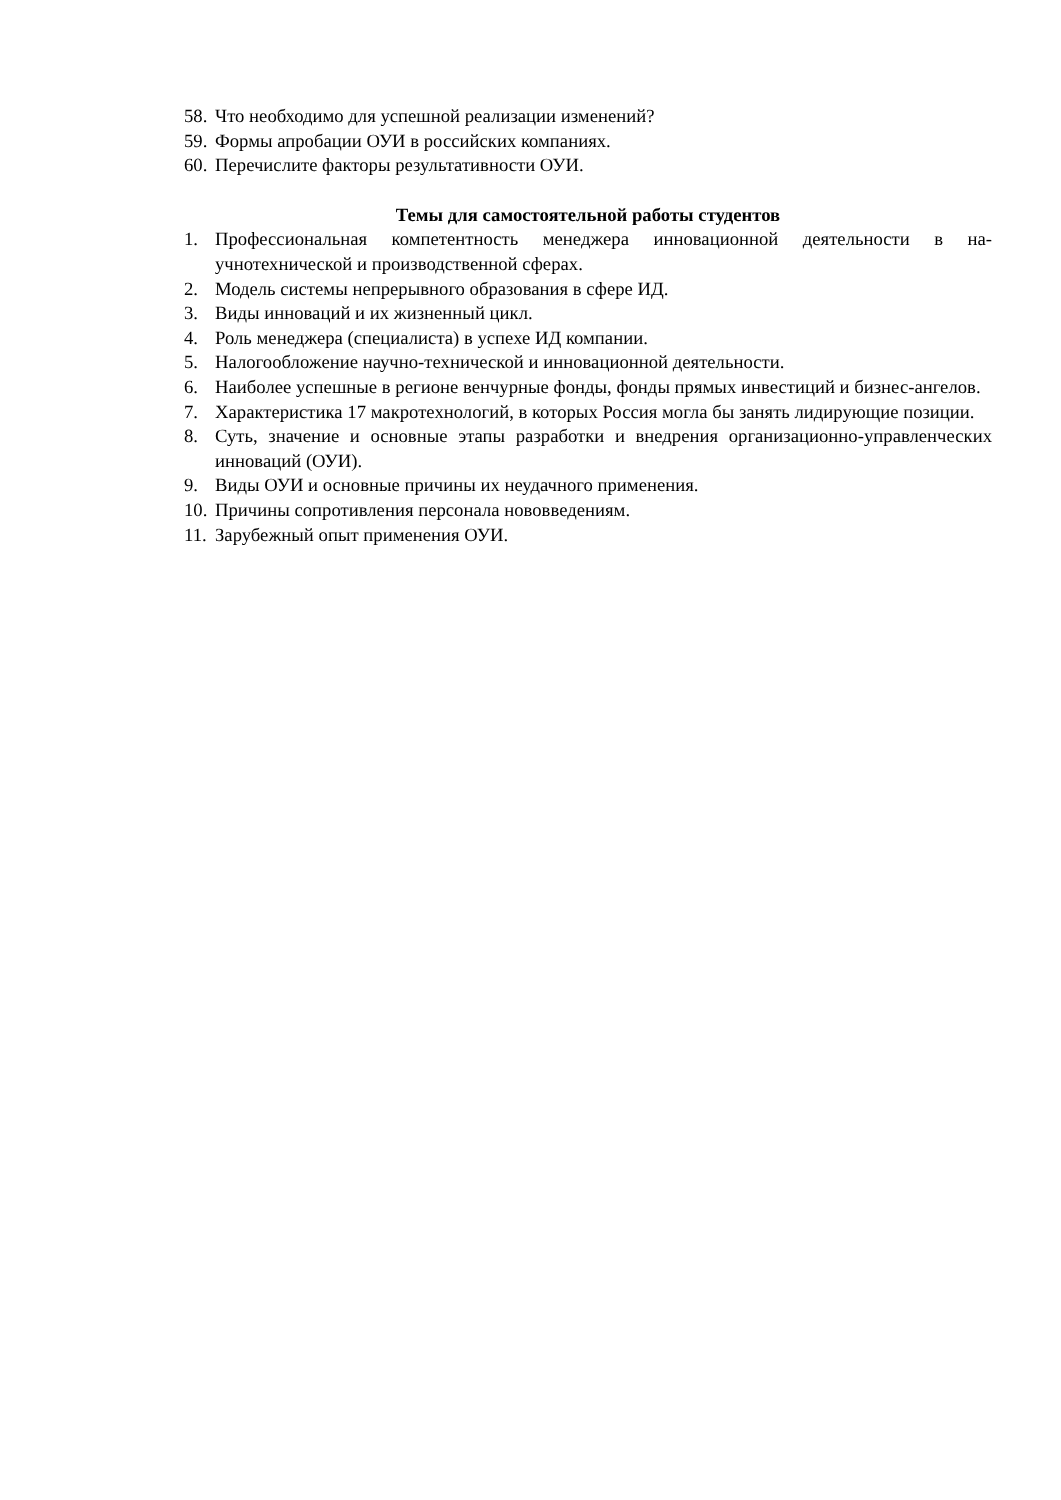58. Что необходимо для успешной реализации изменений?
59. Формы апробации ОУИ в российских компаниях.
60. Перечислите факторы результативности ОУИ.
Темы для самостоятельной работы студентов
1. Профессиональная компетентность менеджера инновационной деятельности в на­учнотехнической и производственной сферах.
2. Модель системы непрерывного образования в сфере ИД.
3. Виды инноваций и их жизненный цикл.
4. Роль менеджера (специалиста) в успехе ИД компании.
5. Налогообложение научно-технической и инновационной деятельности.
6. Наиболее успешные в регионе венчурные фонды, фонды прямых инвестиций и бизнес-ангелов.
7. Характеристика 17 макротехнологий, в которых Россия могла бы занять лидирую­щие позиции.
8. Суть, значение и основные этапы разработки и внедрения организационно-управленческих инноваций (ОУИ).
9. Виды ОУИ и основные причины их неудачного применения.
10. Причины сопротивления персонала нововведениям.
11. Зарубежный опыт применения ОУИ.